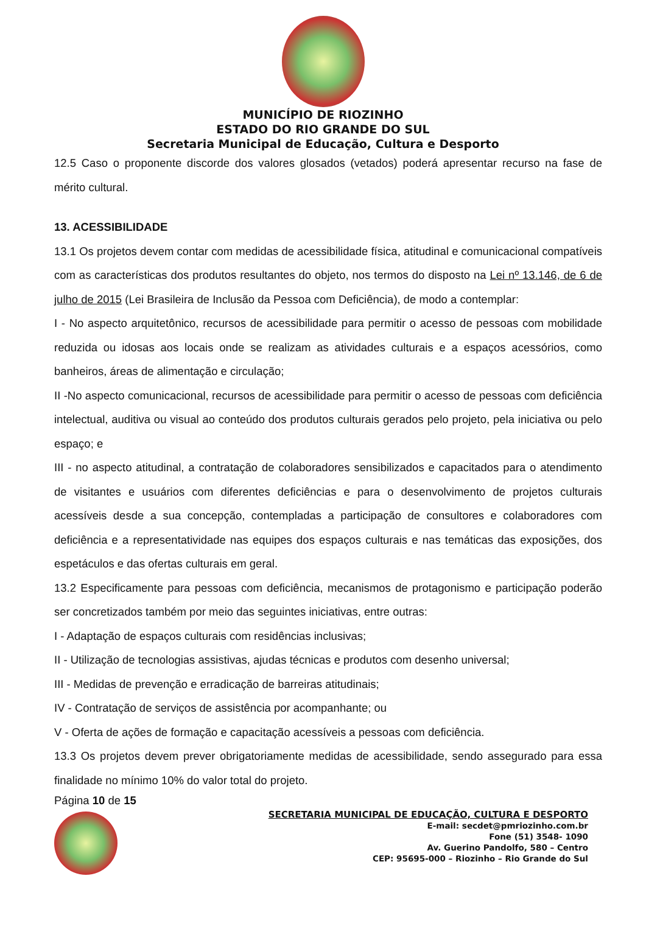MUNICÍPIO DE RIOZINHO
ESTADO DO RIO GRANDE DO SUL
Secretaria Municipal de Educação, Cultura e Desporto
12.5 Caso o proponente discorde dos valores glosados (vetados) poderá apresentar recurso na fase de mérito cultural.
13. ACESSIBILIDADE
13.1 Os projetos devem contar com medidas de acessibilidade física, atitudinal e comunicacional compatíveis com as características dos produtos resultantes do objeto, nos termos do disposto na Lei nº 13.146, de 6 de julho de 2015 (Lei Brasileira de Inclusão da Pessoa com Deficiência), de modo a contemplar:
I - No aspecto arquitetônico, recursos de acessibilidade para permitir o acesso de pessoas com mobilidade reduzida ou idosas aos locais onde se realizam as atividades culturais e a espaços acessórios, como banheiros, áreas de alimentação e circulação;
II -No aspecto comunicacional, recursos de acessibilidade para permitir o acesso de pessoas com deficiência intelectual, auditiva ou visual ao conteúdo dos produtos culturais gerados pelo projeto, pela iniciativa ou pelo espaço; e
III - no aspecto atitudinal, a contratação de colaboradores sensibilizados e capacitados para o atendimento de visitantes e usuários com diferentes deficiências e para o desenvolvimento de projetos culturais acessíveis desde a sua concepção, contempladas a participação de consultores e colaboradores com deficiência e a representatividade nas equipes dos espaços culturais e nas temáticas das exposições, dos espetáculos e das ofertas culturais em geral.
13.2 Especificamente para pessoas com deficiência, mecanismos de protagonismo e participação poderão ser concretizados também por meio das seguintes iniciativas, entre outras:
I - Adaptação de espaços culturais com residências inclusivas;
II - Utilização de tecnologias assistivas, ajudas técnicas e produtos com desenho universal;
III - Medidas de prevenção e erradicação de barreiras atitudinais;
IV - Contratação de serviços de assistência por acompanhante; ou
V - Oferta de ações de formação e capacitação acessíveis a pessoas com deficiência.
13.3 Os projetos devem prever obrigatoriamente medidas de acessibilidade, sendo assegurado para essa finalidade no mínimo 10% do valor total do projeto.
Página 10 de 15
SECRETARIA MUNICIPAL DE EDUCAÇÃO, CULTURA E DESPORTO
E-mail: secdet@pmriozinho.com.br
Fone (51) 3548- 1090
Av. Guerino Pandolfo, 580 – Centro
CEP: 95695-000 – Riozinho – Rio Grande do Sul